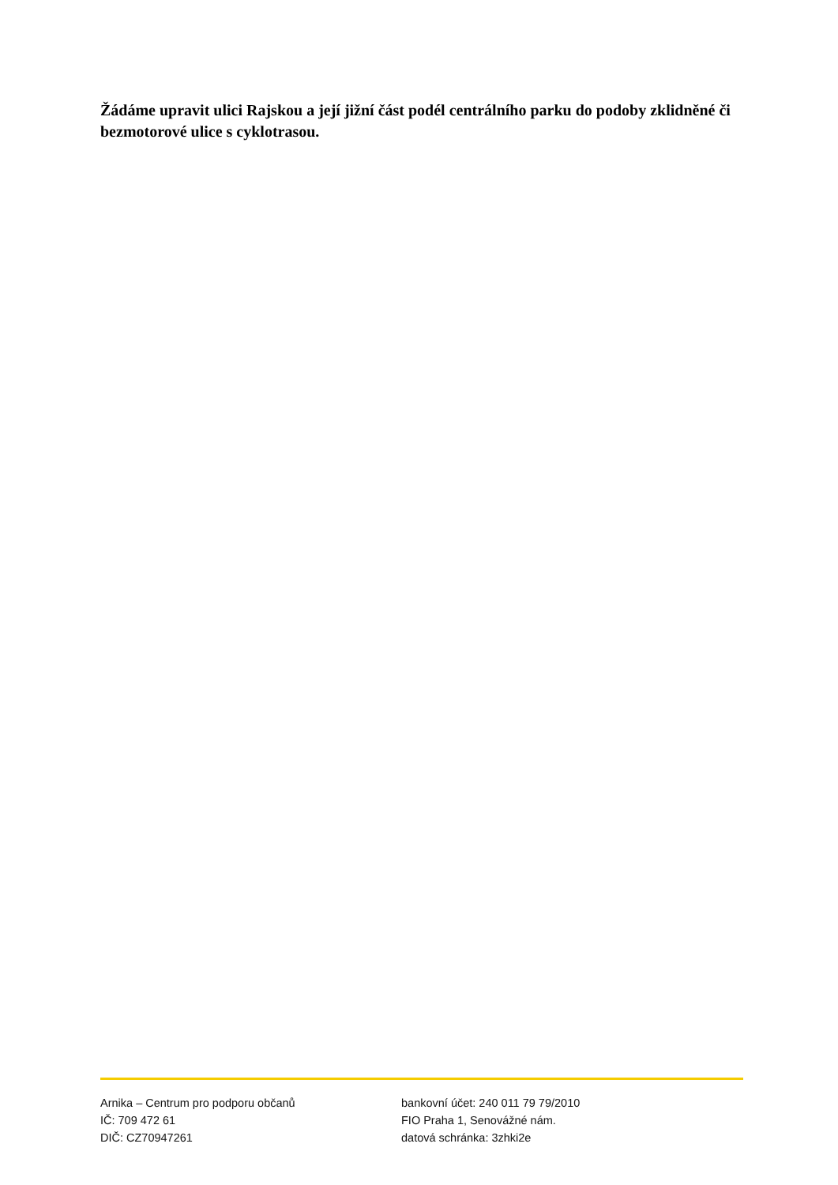Žádáme upravit ulici Rajskou a její jižní část podél centrálního parku do podoby zklidněné či bezmotorové ulice s cyklotrasou.
Arnika – Centrum pro podporu občanů
IČ: 709 472 61
DIČ: CZ70947261
bankovní účet: 240 011 79 79/2010
FIO Praha 1, Senovážné nám.
datová schránka: 3zhki2e